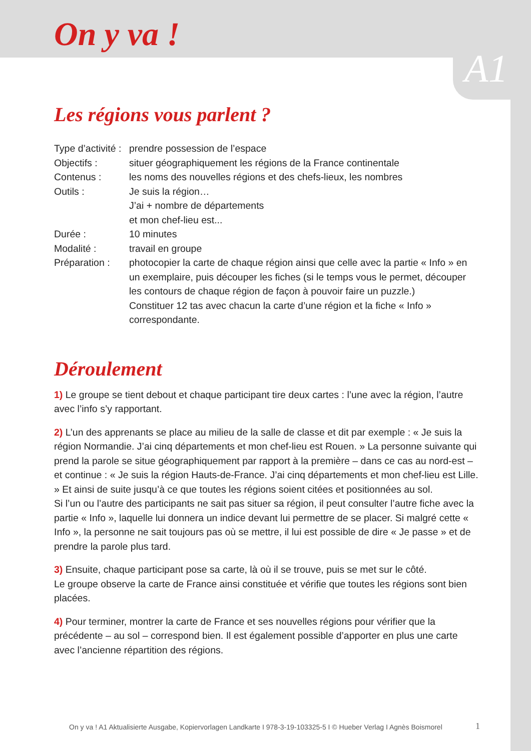On y va !
A1
Les régions vous parlent ?
Type d’activité : prendre possession de l’espace
Objectifs : situer géographiquement les régions de la France continentale
Contenus : les noms des nouvelles régions et des chefs-lieux, les nombres
Outils : Je suis la région…
J’ai + nombre de départements
et mon chef-lieu est...
Durée : 10 minutes
Modalité : travail en groupe
Préparation : photocopier la carte de chaque région ainsi que celle avec la partie « Info » en un exemplaire, puis découper les fiches (si le temps vous le permet, découper les contours de chaque région de façon à pouvoir faire un puzzle.)
Constituer 12 tas avec chacun la carte d’une région et la fiche « Info » correspondante.
Déroulement
1) Le groupe se tient debout et chaque participant tire deux cartes : l’une avec la région, l’autre avec l’info s’y rapportant.
2) L’un des apprenants se place au milieu de la salle de classe et dit par exemple : « Je suis la région Normandie. J’ai cinq départements et mon chef-lieu est Rouen. » La personne suivante qui prend la parole se situe géographiquement par rapport à la première – dans ce cas au nord-est – et continue : « Je suis la région Hauts-de-France. J’ai cinq départements et mon chef-lieu est Lille. » Et ainsi de suite jusqu’à ce que toutes les régions soient citées et positionnées au sol.
Si l’un ou l’autre des participants ne sait pas situer sa région, il peut consulter l’autre fiche avec la partie « Info », laquelle lui donnera un indice devant lui permettre de se placer. Si malgré cette « Info », la personne ne sait toujours pas où se mettre, il lui est possible de dire « Je passe » et de prendre la parole plus tard.
3) Ensuite, chaque participant pose sa carte, là où il se trouve, puis se met sur le côté.
Le groupe observe la carte de France ainsi constituée et vérifie que toutes les régions sont bien placées.
4) Pour terminer, montrer la carte de France et ses nouvelles régions pour vérifier que la précédente – au sol – correspond bien. Il est également possible d’apporter en plus une carte avec l’ancienne répartition des régions.
On y va ! A1 Aktualisierte Ausgabe, Kopiervorlagen Landkarte I 978-3-19-103325-5 I © Hueber Verlag I Agnès Boismorel
1